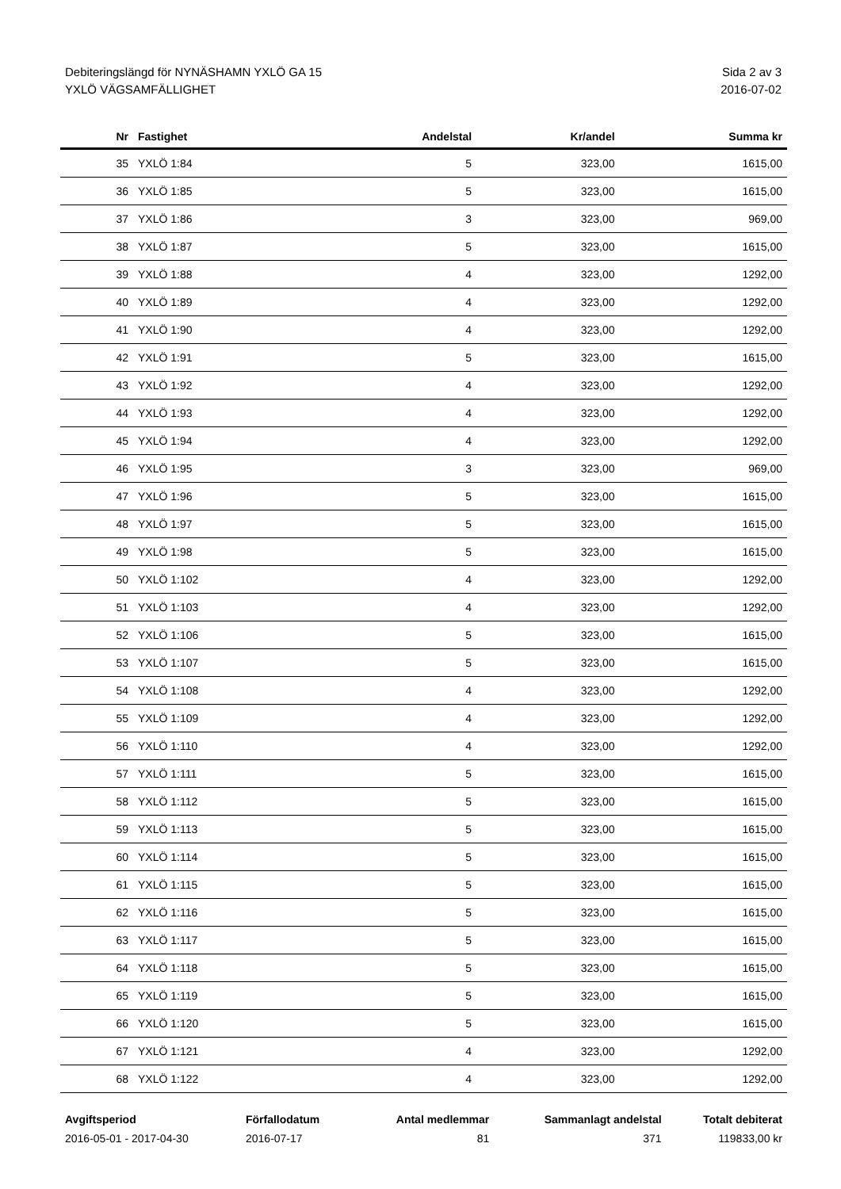Debiteringslängd för NYNÄSHAMN YXLÖ GA 15
YXLÖ VÄGSAMFÄLLIGHET
Sida 2 av 3
2016-07-02
| Nr | Fastighet | Andelstal | Kr/andel | Summa kr |
| --- | --- | --- | --- | --- |
| 35 | YXLÖ 1:84 | 5 | 323,00 | 1615,00 |
| 36 | YXLÖ 1:85 | 5 | 323,00 | 1615,00 |
| 37 | YXLÖ 1:86 | 3 | 323,00 | 969,00 |
| 38 | YXLÖ 1:87 | 5 | 323,00 | 1615,00 |
| 39 | YXLÖ 1:88 | 4 | 323,00 | 1292,00 |
| 40 | YXLÖ 1:89 | 4 | 323,00 | 1292,00 |
| 41 | YXLÖ 1:90 | 4 | 323,00 | 1292,00 |
| 42 | YXLÖ 1:91 | 5 | 323,00 | 1615,00 |
| 43 | YXLÖ 1:92 | 4 | 323,00 | 1292,00 |
| 44 | YXLÖ 1:93 | 4 | 323,00 | 1292,00 |
| 45 | YXLÖ 1:94 | 4 | 323,00 | 1292,00 |
| 46 | YXLÖ 1:95 | 3 | 323,00 | 969,00 |
| 47 | YXLÖ 1:96 | 5 | 323,00 | 1615,00 |
| 48 | YXLÖ 1:97 | 5 | 323,00 | 1615,00 |
| 49 | YXLÖ 1:98 | 5 | 323,00 | 1615,00 |
| 50 | YXLÖ 1:102 | 4 | 323,00 | 1292,00 |
| 51 | YXLÖ 1:103 | 4 | 323,00 | 1292,00 |
| 52 | YXLÖ 1:106 | 5 | 323,00 | 1615,00 |
| 53 | YXLÖ 1:107 | 5 | 323,00 | 1615,00 |
| 54 | YXLÖ 1:108 | 4 | 323,00 | 1292,00 |
| 55 | YXLÖ 1:109 | 4 | 323,00 | 1292,00 |
| 56 | YXLÖ 1:110 | 4 | 323,00 | 1292,00 |
| 57 | YXLÖ 1:111 | 5 | 323,00 | 1615,00 |
| 58 | YXLÖ 1:112 | 5 | 323,00 | 1615,00 |
| 59 | YXLÖ 1:113 | 5 | 323,00 | 1615,00 |
| 60 | YXLÖ 1:114 | 5 | 323,00 | 1615,00 |
| 61 | YXLÖ 1:115 | 5 | 323,00 | 1615,00 |
| 62 | YXLÖ 1:116 | 5 | 323,00 | 1615,00 |
| 63 | YXLÖ 1:117 | 5 | 323,00 | 1615,00 |
| 64 | YXLÖ 1:118 | 5 | 323,00 | 1615,00 |
| 65 | YXLÖ 1:119 | 5 | 323,00 | 1615,00 |
| 66 | YXLÖ 1:120 | 5 | 323,00 | 1615,00 |
| 67 | YXLÖ 1:121 | 4 | 323,00 | 1292,00 |
| 68 | YXLÖ 1:122 | 4 | 323,00 | 1292,00 |
| Avgiftsperiod | Förfallodatum | Antal medlemmar | Sammanlagt andelstal | Totalt debiterat |
| --- | --- | --- | --- | --- |
| 2016-05-01 - 2017-04-30 | 2016-07-17 | 81 | 371 | 119833,00 kr |